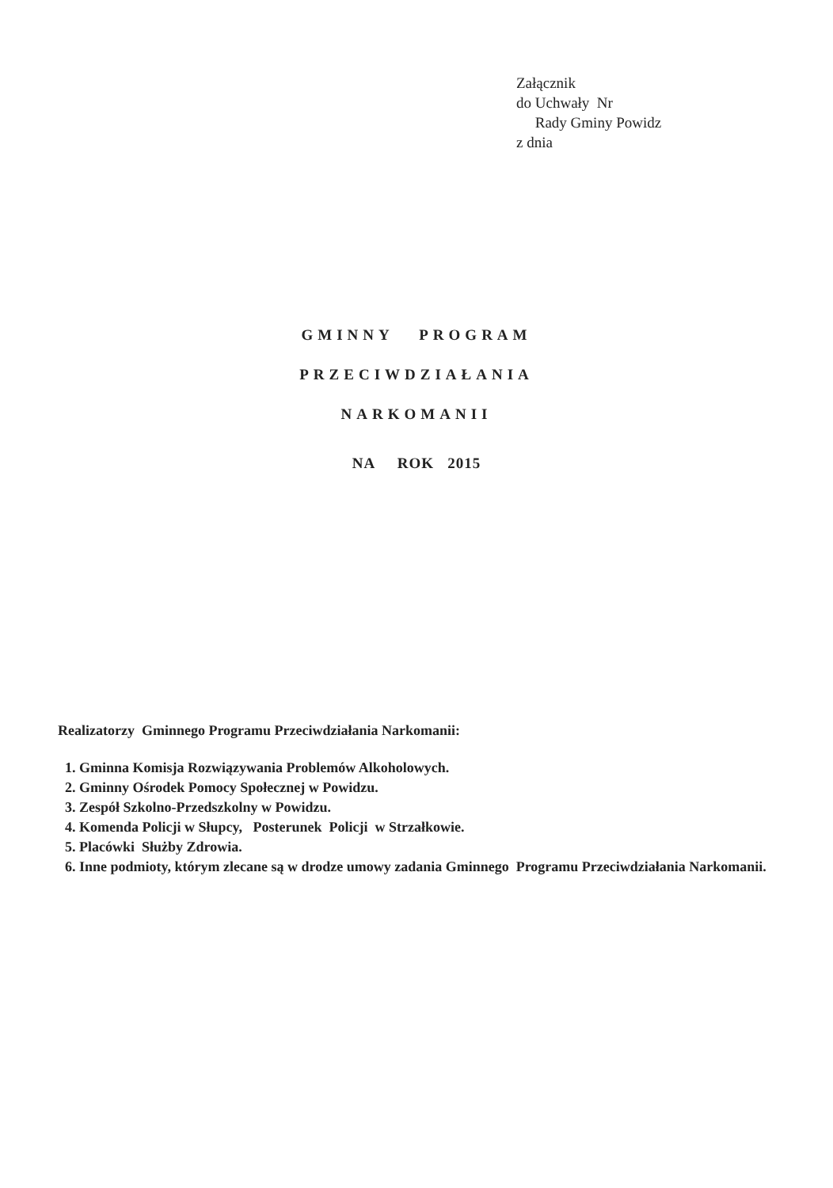Załącznik
do Uchwały Nr
Rady Gminy Powidz
z dnia
GMINNY PROGRAM
PRZECIWDZIAŁANIA
NARKOMANII
NA ROK 2015
Realizatorzy Gminnego Programu Przeciwdziałania Narkomanii:
1. Gminna Komisja Rozwiązywania Problemów Alkoholowych.
2. Gminny Ośrodek Pomocy Społecznej w Powidzu.
3. Zespół Szkolno-Przedszkolny w Powidzu.
4. Komenda Policji w Słupcy, Posterunek Policji w Strzałkowie.
5. Placówki Służby Zdrowia.
6. Inne podmioty, którym zlecane są w drodze umowy zadania Gminnego Programu Przeciwdziałania Narkomanii.